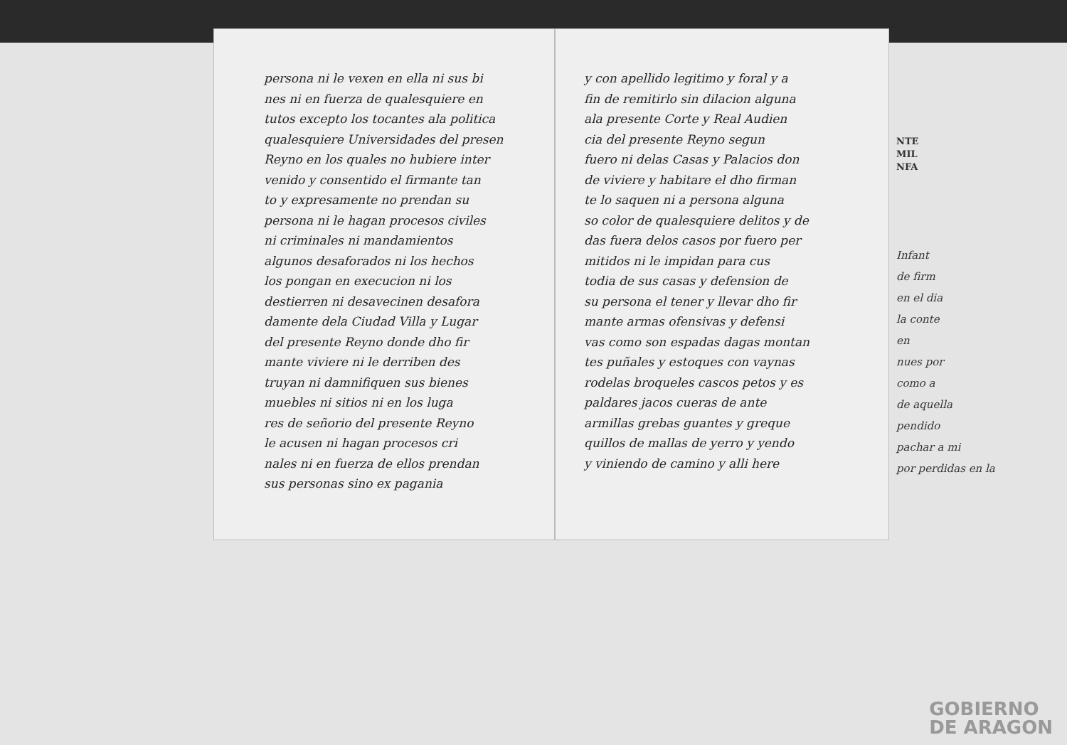persona ni le vexen en ella ni sus bi
nes ni en fuerza de qualesquiere en
tutos excepto los tocantes ala politica
qualesquiere Universidades del presen
Reyno en los quales no hubiere inter
venido y consentido el firmante tan
to y expresamente no prendan su
persona ni le hagan procesos civiles
ni criminales ni mandamientos
algunos desaforados ni los hechos
los pongan en execucion ni los
destierren ni desavecinen desafora
damente dela Ciudad Villa y Lugar
del presente Reyno donde dho fir
mante viviere ni le derriben des
truyan ni damnifiquen sus bienes
muebles ni sitios ni en los luga
res de señorio del presente Reyno
le acusen ni hagan procesos cri
nales ni en fuerza de ellos prendan
sus personas sino ex pagania
y con apellido legitimo y foral y a
fin de remitirlo sin dilacion alguna
ala presente Corte y Real Audien
cia del presente Reyno segun
fuero ni delas Casas y Palacios don
de viviere y habitare el dho firman
te lo saquen ni a persona alguna
so color de qualesquiere delitos y de
das fuera delos casos por fuero per
mitidos ni le impidan para cus
todia de sus casas y defension de
su persona el tener y llevar dho fir
mante armas ofensivas y defensi
vas como son espadas dagas montan
tes puñales y estoques con vaynas
rodelas broqueles cascos petos y es
paldares jacos cueras de ante
armillas grebas guantes y greque
quillos de mallas de yerro y yendo
y viniendo de camino y alli here
NTE
MIL
NFA
Infant
de firm
en el dia
la conte
en
nues por
como a
de aquella
pendido
pachar a mi
por perdidas en la
GOBIERNO
DE ARAGON